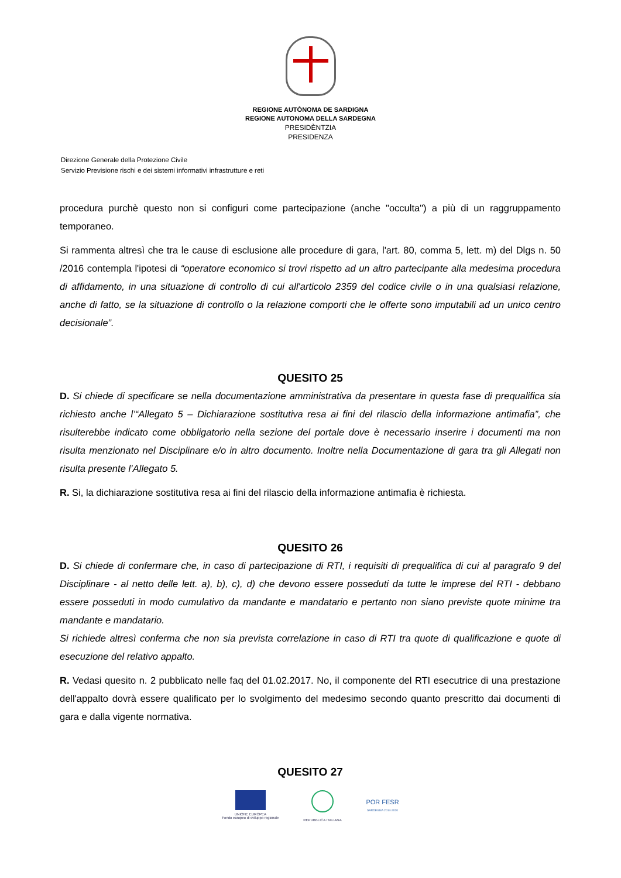REGIONE AUTÒNOMA DE SARDIGNA
REGIONE AUTONOMA DELLA SARDEGNA
PRESIDÈNTZIA
PRESIDENZA
Direzione Generale della Protezione Civile
Servizio Previsione rischi e dei sistemi informativi infrastrutture e reti
procedura purchè questo non si configuri come partecipazione (anche "occulta") a più di un raggruppamento temporaneo.
Si rammenta altresì che tra le cause di esclusione alle procedure di gara, l'art. 80, comma 5, lett. m) del Dlgs n. 50 /2016 contempla l'ipotesi di “operatore economico si trovi rispetto ad un altro partecipante alla medesima procedura di affidamento, in una situazione di controllo di cui all'articolo 2359 del codice civile o in una qualsiasi relazione, anche di fatto, se la situazione di controllo o la relazione comporti che le offerte sono imputabili ad un unico centro decisionale”.
QUESITO 25
D. Si chiede di specificare se nella documentazione amministrativa da presentare in questa fase di prequalifica sia richiesto anche l’“Allegato 5 – Dichiarazione sostitutiva resa ai fini del rilascio della informazione antimafia”, che risulterebbe indicato come obbligatorio nella sezione del portale dove è necessario inserire i documenti ma non risulta menzionato nel Disciplinare e/o in altro documento. Inoltre nella Documentazione di gara tra gli Allegati non risulta presente l’Allegato 5.
R. Si, la dichiarazione sostitutiva resa ai fini del rilascio della informazione antimafia è richiesta.
QUESITO 26
D. Si chiede di confermare che, in caso di partecipazione di RTI, i requisiti di prequalifica di cui al paragrafo 9 del Disciplinare - al netto delle lett. a), b), c), d) che devono essere posseduti da tutte le imprese del RTI - debbano essere posseduti in modo cumulativo da mandante e mandatario e pertanto non siano previste quote minime tra mandante e mandatario.
Si richiede altresì conferma che non sia prevista correlazione in caso di RTI tra quote di qualificazione e quote di esecuzione del relativo appalto.
R. Vedasi quesito n. 2 pubblicato nelle faq del 01.02.2017. No, il componente del RTI esecutrice di una prestazione dell'appalto dovrà essere qualificato per lo svolgimento del medesimo secondo quanto prescritto dai documenti di gara e dalla vigente normativa.
QUESITO 27
UNIONE EUROPEA
Fondo europeo di sviluppo regionale
REPUBBLICA ITALIANA POR FESR
SARDEGNA 2014-2020